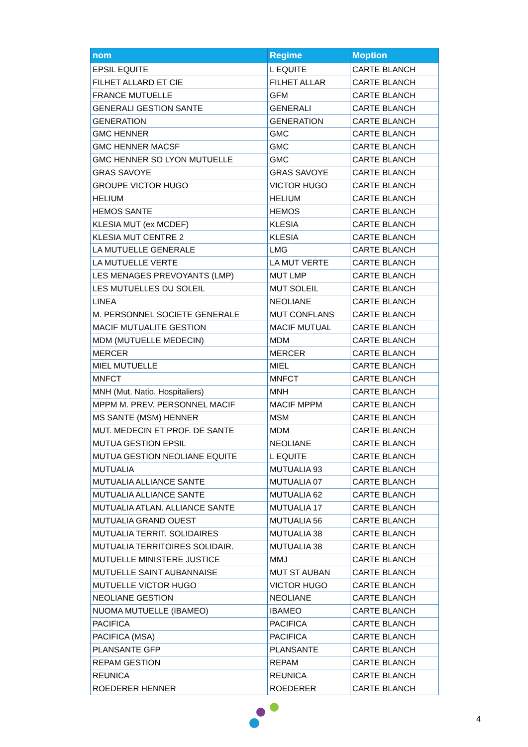| nom | Regime | Moption |
| --- | --- | --- |
| EPSIL EQUITE | L EQUITE | CARTE BLANCH |
| FILHET ALLARD ET CIE | FILHET ALLAR | CARTE BLANCH |
| FRANCE MUTUELLE | GFM | CARTE BLANCH |
| GENERALI GESTION SANTE | GENERALI | CARTE BLANCH |
| GENERATION | GENERATION | CARTE BLANCH |
| GMC HENNER | GMC | CARTE BLANCH |
| GMC HENNER MACSF | GMC | CARTE BLANCH |
| GMC HENNER SO LYON MUTUELLE | GMC | CARTE BLANCH |
| GRAS SAVOYE | GRAS SAVOYE | CARTE BLANCH |
| GROUPE VICTOR HUGO | VICTOR HUGO | CARTE BLANCH |
| HELIUM | HELIUM | CARTE BLANCH |
| HEMOS SANTE | HEMOS | CARTE BLANCH |
| KLESIA MUT (ex MCDEF) | KLESIA | CARTE BLANCH |
| KLESIA MUT CENTRE 2 | KLESIA | CARTE BLANCH |
| LA MUTUELLE GENERALE | LMG | CARTE BLANCH |
| LA MUTUELLE VERTE | LA MUT VERTE | CARTE BLANCH |
| LES MENAGES PREVOYANTS (LMP) | MUT LMP | CARTE BLANCH |
| LES MUTUELLES DU SOLEIL | MUT SOLEIL | CARTE BLANCH |
| LINEA | NEOLIANE | CARTE BLANCH |
| M. PERSONNEL SOCIETE GENERALE | MUT CONFLANS | CARTE BLANCH |
| MACIF MUTUALITE GESTION | MACIF MUTUAL | CARTE BLANCH |
| MDM (MUTUELLE MEDECIN) | MDM | CARTE BLANCH |
| MERCER | MERCER | CARTE BLANCH |
| MIEL MUTUELLE | MIEL | CARTE BLANCH |
| MNFCT | MNFCT | CARTE BLANCH |
| MNH (Mut. Natio. Hospitaliers) | MNH | CARTE BLANCH |
| MPPM M. PREV. PERSONNEL MACIF | MACIF MPPM | CARTE BLANCH |
| MS SANTE (MSM) HENNER | MSM | CARTE BLANCH |
| MUT. MEDECIN ET PROF. DE SANTE | MDM | CARTE BLANCH |
| MUTUA GESTION EPSIL | NEOLIANE | CARTE BLANCH |
| MUTUA GESTION NEOLIANE EQUITE | L EQUITE | CARTE BLANCH |
| MUTUALIA | MUTUALIA 93 | CARTE BLANCH |
| MUTUALIA ALLIANCE SANTE | MUTUALIA 07 | CARTE BLANCH |
| MUTUALIA ALLIANCE SANTE | MUTUALIA 62 | CARTE BLANCH |
| MUTUALIA ATLAN. ALLIANCE SANTE | MUTUALIA 17 | CARTE BLANCH |
| MUTUALIA GRAND OUEST | MUTUALIA 56 | CARTE BLANCH |
| MUTUALIA TERRIT. SOLIDAIRES | MUTUALIA 38 | CARTE BLANCH |
| MUTUALIA TERRITOIRES SOLIDAIR. | MUTUALIA 38 | CARTE BLANCH |
| MUTUELLE MINISTERE JUSTICE | MMJ | CARTE BLANCH |
| MUTUELLE SAINT AUBANNAISE | MUT ST AUBAN | CARTE BLANCH |
| MUTUELLE VICTOR HUGO | VICTOR HUGO | CARTE BLANCH |
| NEOLIANE GESTION | NEOLIANE | CARTE BLANCH |
| NUOMA MUTUELLE (IBAMEO) | IBAMEO | CARTE BLANCH |
| PACIFICA | PACIFICA | CARTE BLANCH |
| PACIFICA (MSA) | PACIFICA | CARTE BLANCH |
| PLANSANTE GFP | PLANSANTE | CARTE BLANCH |
| REPAM GESTION | REPAM | CARTE BLANCH |
| REUNICA | REUNICA | CARTE BLANCH |
| ROEDERER HENNER | ROEDERER | CARTE BLANCH |
4